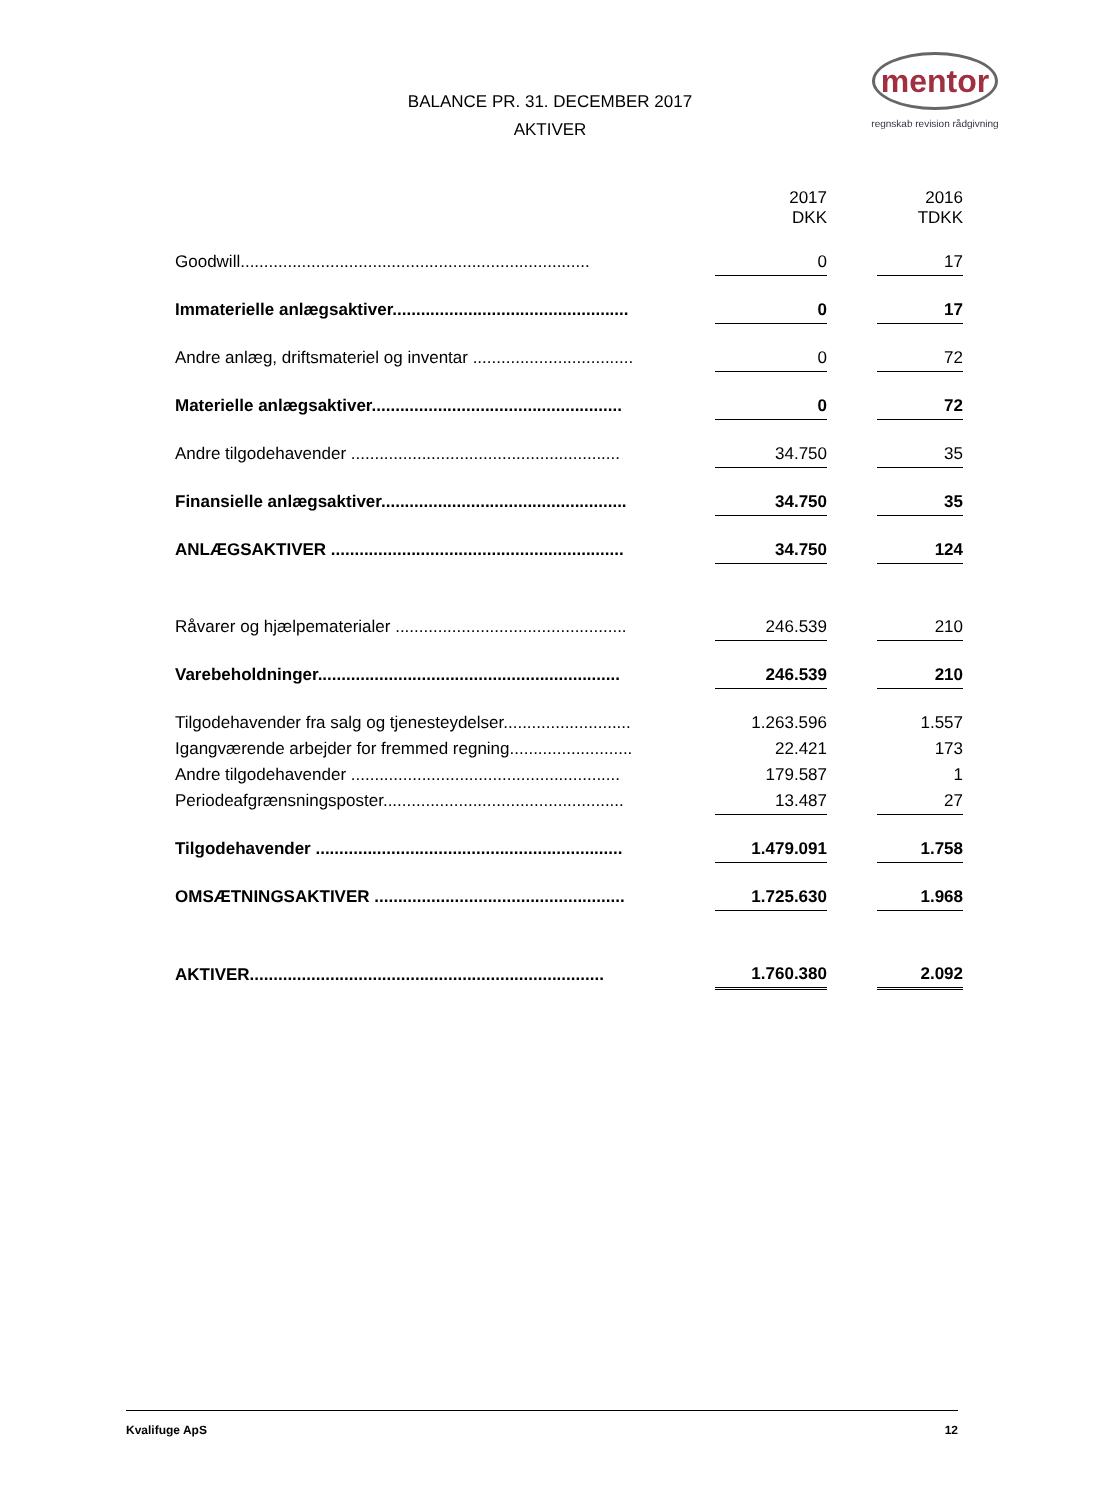mentor
regnskab revision rådgivning
BALANCE PR. 31. DECEMBER 2017
AKTIVER
| | | 2017 DKK | | 2016 TDKK |
| Goodwill.......................................................................... | | 0 | | 17 |
| Immaterielle anlægsaktiver.................................................. | | 0 | | 17 |
| Andre anlæg, driftsmateriel og inventar .................................. | | 0 | | 72 |
| Materielle anlægsaktiver..................................................... | | 0 | | 72 |
| Andre tilgodehavender ......................................................... | | 34.750 | | 35 |
| Finansielle anlægsaktiver.................................................... | | 34.750 | | 35 |
| ANLÆGSAKTIVER .............................................................. | | 34.750 | | 124 |
| Råvarer og hjælpematerialer ................................................. | | 246.539 | | 210 |
| Varebeholdninger................................................................ | | 246.539 | | 210 |
| Tilgodehavender fra salg og tjenesteydelser........................... | | 1.263.596 | | 1.557 |
| Igangværende arbejder for fremmed regning.......................... | | 22.421 | | 173 |
| Andre tilgodehavender ......................................................... | | 179.587 | | 1 |
| Periodeafgrænsningsposter................................................... | | 13.487 | | 27 |
| Tilgodehavender ................................................................. | | 1.479.091 | | 1.758 |
| OMSÆTNINGSAKTIVER ..................................................... | | 1.725.630 | | 1.968 |
| AKTIVER........................................................................... | | 1.760.380 | | 2.092 |
Kvalifuge ApS 12